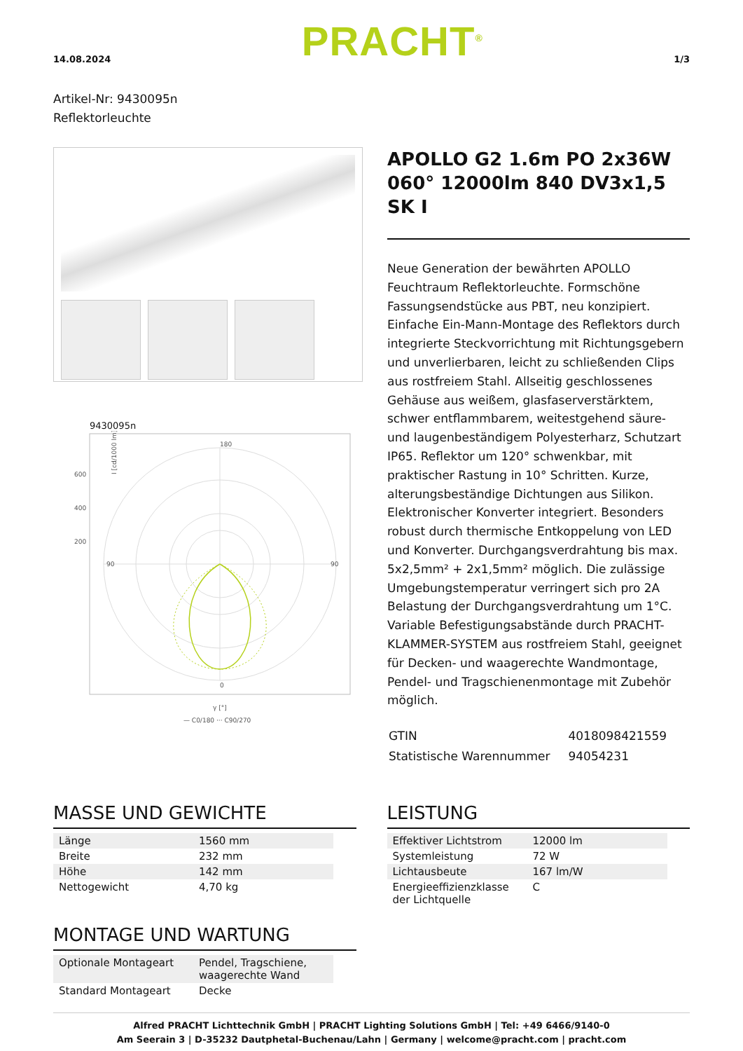14.08.2024 PRACHT<sup>®</sup> 1/3
Artikel-Nr: 9430095n
Reflektorleuchte
9430095n
180
0
90
90
600
400
200
I [cd/1000 lm]
γ [°]
— C0/180 ··· C90/270
APOLLO G2 1.6m PO 2x36W 060° 12000lm 840 DV3x1,5 SK I
Neue Generation der bewährten APOLLO Feuchtraum Reflektorleuchte. Formschöne Fassungsendstücke aus PBT, neu konzipiert. Einfache Ein-Mann-Montage des Reflektors durch integrierte Steckvorrichtung mit Richtungsgebern und unverlierbaren, leicht zu schließenden Clips aus rostfreiem Stahl. Allseitig geschlossenes Gehäuse aus weißem, glasfaserverstärktem, schwer entflammbarem, weitestgehend säure- und laugenbeständigem Polyesterharz, Schutzart IP65. Reflektor um 120° schwenkbar, mit praktischer Rastung in 10° Schritten. Kurze, alterungsbeständige Dichtungen aus Silikon. Elektronischer Konverter integriert. Besonders robust durch thermische Entkoppelung von LED und Konverter. Durchgangsverdrahtung bis max. 5x2,5mm² + 2x1,5mm² möglich. Die zulässige Umgebungstemperatur verringert sich pro 2A Belastung der Durchgangsverdrahtung um 1°C. Variable Befestigungsabstände durch PRACHT-KLAMMER-SYSTEM aus rostfreiem Stahl, geeignet für Decken- und waagerechte Wandmontage, Pendel- und Tragschienenmontage mit Zubehör möglich.
| GTIN | 4018098421559 |
| Statistische Warennummer | 94054231 |
MASSE UND GEWICHTE
| Länge | 1560 mm |
| Breite | 232 mm |
| Höhe | 142 mm |
| Nettogewicht | 4,70 kg |
MONTAGE UND WARTUNG
| Optionale Montageart | Pendel, Tragschiene, waagerechte Wand |
| Standard Montageart | Decke |
LEISTUNG
| Effektiver Lichtstrom | 12000 lm |
| Systemleistung | 72 W |
| Lichtausbeute | 167 lm/W |
| Energieeffizienzklasse der Lichtquelle | C |
Alfred PRACHT Lichttechnik GmbH | PRACHT Lighting Solutions GmbH | Tel: +49 6466/9140-0
Am Seerain 3 | D-35232 Dautphetal-Buchenau/Lahn | Germany | welcome@pracht.com | pracht.com